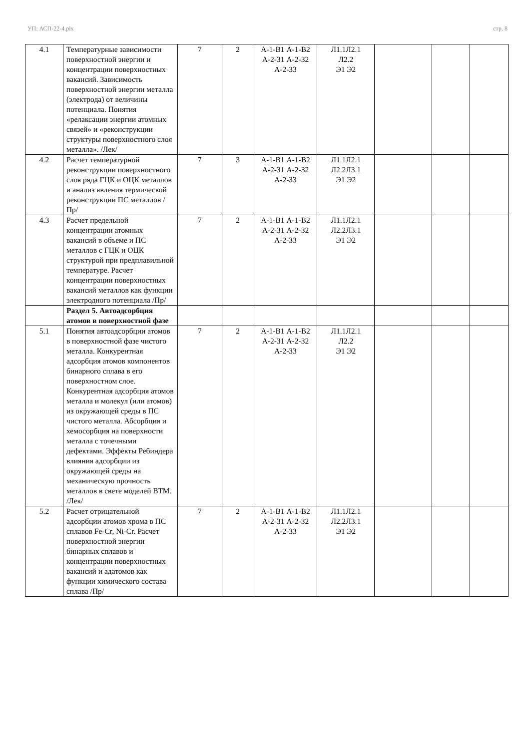УП: АСП-22-4.plx стр. 8
| 4.1 | Температурные зависимости поверхностной энергии и концентрации поверхностных вакансий. Зависимость поверхностной энергии металла (электрода) от величины потенциала. Понятия «релаксации энергии атомных связей» и «реконструкции структуры поверхностного слоя металла». /Лек/ | 7 | 2 | А-1-В1 А-1-В2 А-2-З1 А-2-З2 А-2-З3 | Л1.1Л2.1 Л2.2 Э1 Э2 | | | |
| 4.2 | Расчет температурной реконструкции поверхностного слоя ряда ГЦК и ОЦК металлов и анализ явления термической реконструкции ПС металлов /Пр/ | 7 | 3 | А-1-В1 А-1-В2 А-2-З1 А-2-З2 А-2-З3 | Л1.1Л2.1 Л2.2Л3.1 Э1 Э2 | | | |
| 4.3 | Расчет предельной концентрации атомных вакансий в объеме и ПС металлов с ГЦК и ОЦК структурой при предплавильной температуре. Расчет концентрации поверхностных вакансий металлов как функции электродного потенциала /Пр/ | 7 | 2 | А-1-В1 А-1-В2 А-2-З1 А-2-З2 А-2-З3 | Л1.1Л2.1 Л2.2Л3.1 Э1 Э2 | | | |
| | Раздел 5. Автоадсорбция атомов в поверхностной фазе | | | | | | | |
| 5.1 | Понятия автоадсорбции атомов в поверхностной фазе чистого металла. Конкурентная адсорбция атомов компонентов бинарного сплава в его поверхностном слое. Конкурентная адсорбция атомов металла и молекул (или атомов) из окружающей среды в ПС чистого металла. Абсорбция и хемосорбция на поверхности металла с точечными дефектами. Эффекты Ребиндера влияния адсорбции из окружающей среды на механическую прочность металлов в свете моделей ВТМ. /Лек/ | 7 | 2 | А-1-В1 А-1-В2 А-2-З1 А-2-З2 А-2-З3 | Л1.1Л2.1 Л2.2 Э1 Э2 | | | |
| 5.2 | Расчет отрицательной адсорбции атомов хрома в ПС сплавов Fe-Cr, Ni-Cr. Расчет поверхностной энергии бинарных сплавов и концентрации поверхностных вакансий и адатомов как функции химического состава сплава /Пр/ | 7 | 2 | А-1-В1 А-1-В2 А-2-З1 А-2-З2 А-2-З3 | Л1.1Л2.1 Л2.2Л3.1 Э1 Э2 | | | |